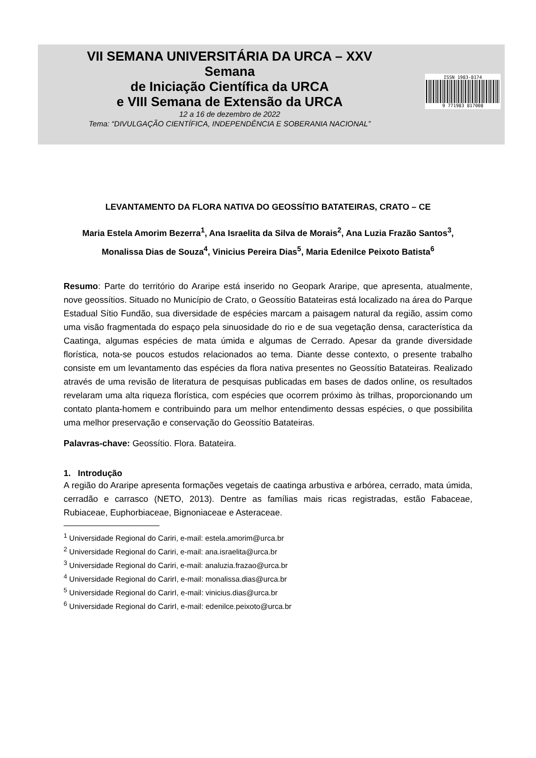VII SEMANA UNIVERSITÁRIA DA URCA – XXV
Semana
de Iniciação Científica da URCA
e VIII Semana de Extensão da URCA
12 a 16 de dezembro de 2022
Tema: “DIVULGAÇÃO CIENTÍFICA, INDEPENDÊNCIA E SOBERANIA NACIONAL”
ISSN 1983-8174
9 771983 817008
LEVANTAMENTO DA FLORA NATIVA DO GEOSSÍTIO BATATEIRAS, CRATO – CE
Maria Estela Amorim Bezerra<sup>1</sup>, Ana Israelita da Silva de Morais<sup>2</sup>, Ana Luzia Frazão Santos<sup>3</sup>, Monalissa Dias de Souza<sup>4</sup>, Vinicius Pereira Dias<sup>5</sup>, Maria Edenilce Peixoto Batista<sup>6</sup>
Resumo: Parte do território do Araripe está inserido no Geopark Araripe, que apresenta, atualmente, nove geossítios. Situado no Município de Crato, o Geossítio Batateiras está localizado na área do Parque Estadual Sítio Fundão, sua diversidade de espécies marcam a paisagem natural da região, assim como uma visão fragmentada do espaço pela sinuosidade do rio e de sua vegetação densa, característica da Caatinga, algumas espécies de mata úmida e algumas de Cerrado. Apesar da grande diversidade florística, nota-se poucos estudos relacionados ao tema. Diante desse contexto, o presente trabalho consiste em um levantamento das espécies da flora nativa presentes no Geossítio Batateiras. Realizado através de uma revisão de literatura de pesquisas publicadas em bases de dados online, os resultados revelaram uma alta riqueza florística, com espécies que ocorrem próximo às trilhas, proporcionando um contato planta-homem e contribuindo para um melhor entendimento dessas espécies, o que possibilita uma melhor preservação e conservação do Geossítio Batateiras.
Palavras-chave: Geossítio. Flora. Batateira.
1. Introdução
A região do Araripe apresenta formações vegetais de caatinga arbustiva e arbórea, cerrado, mata úmida, cerradão e carrasco (NETO, 2013). Dentre as famílias mais ricas registradas, estão Fabaceae, Rubiaceae, Euphorbiaceae, Bignoniaceae e Asteraceae.
<sup>1</sup> Universidade Regional do Cariri, e-mail: estela.amorim@urca.br
<sup>2</sup> Universidade Regional do Cariri, e-mail: ana.israelita@urca.br
<sup>3</sup> Universidade Regional do Cariri, e-mail: analuzia.frazao@urca.br
<sup>4</sup> Universidade Regional do CarirI, e-mail: monalissa.dias@urca.br
<sup>5</sup> Universidade Regional do CarirI, e-mail: vinicius.dias@urca.br
<sup>6</sup> Universidade Regional do CarirI, e-mail: edenilce.peixoto@urca.br